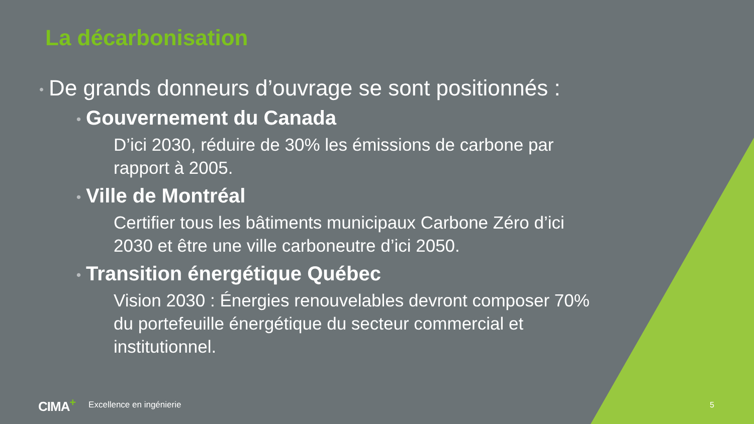La décarbonisation
• De grands donneurs d’ouvrage se sont positionnés :
• Gouvernement du Canada
D’ici 2030, réduire de 30% les émissions de carbone par rapport à 2005.
• Ville de Montréal
Certifier tous les bâtiments municipaux Carbone Zéro d’ici 2030 et être une ville carboneutre d’ici 2050.
• Transition énergétique Québec
Vision 2030 : Énergies renouvelables devront composer 70% du portefeuille énergétique du secteur commercial et institutionnel.
CIMA<sup>+</sup> Excellence en ingénierie 5